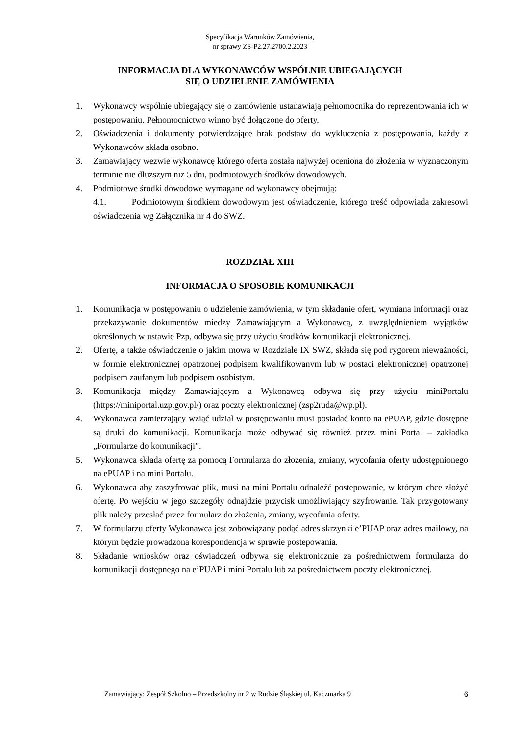Specyfikacja Warunków Zamówienia,
nr sprawy ZS-P2.27.2700.2.2023
INFORMACJA DLA WYKONAWCÓW WSPÓLNIE UBIEGAJĄCYCH
SIĘ O UDZIELENIE ZAMÓWIENIA
1. Wykonawcy wspólnie ubiegający się o zamówienie ustanawiają pełnomocnika do reprezentowania ich w postępowaniu. Pełnomocnictwo winno być dołączone do oferty.
2. Oświadczenia i dokumenty potwierdzające brak podstaw do wykluczenia z postępowania, każdy z Wykonawców składa osobno.
3. Zamawiający wezwie wykonawcę którego oferta została najwyżej oceniona do złożenia w wyznaczonym terminie nie dłuższym niż 5 dni, podmiotowych środków dowodowych.
4. Podmiotowe środki dowodowe wymagane od wykonawcy obejmują:
4.1. Podmiotowym środkiem dowodowym jest oświadczenie, którego treść odpowiada zakresowi oświadczenia wg Załącznika nr 4 do SWZ.
ROZDZIAŁ XIII
INFORMACJA O SPOSOBIE KOMUNIKACJI
1. Komunikacja w postępowaniu o udzielenie zamówienia, w tym składanie ofert, wymiana informacji oraz przekazywanie dokumentów miedzy Zamawiającym a Wykonawcą, z uwzględnieniem wyjątków określonych w ustawie Pzp, odbywa się przy użyciu środków komunikacji elektronicznej.
2. Ofertę, a także oświadczenie o jakim mowa w Rozdziale IX SWZ, składa się pod rygorem nieważności, w formie elektronicznej opatrzonej podpisem kwalifikowanym lub w postaci elektronicznej opatrzonej podpisem zaufanym lub podpisem osobistym.
3. Komunikacja między Zamawiającym a Wykonawcą odbywa się przy użyciu miniPortalu (https://miniportal.uzp.gov.pl/) oraz poczty elektronicznej (zsp2ruda@wp.pl).
4. Wykonawca zamierzający wziąć udział w postępowaniu musi posiadać konto na ePUAP, gdzie dostępne są druki do komunikacji. Komunikacja może odbywać się również przez mini Portal – zakładka „Formularze do komunikacji”.
5. Wykonawca składa ofertę za pomocą Formularza do złożenia, zmiany, wycofania oferty udostępnionego na ePUAP i na mini Portalu.
6. Wykonawca aby zaszyfrować plik, musi na mini Portalu odnaleźć postepowanie, w którym chce złożyć ofertę. Po wejściu w jego szczegóły odnajdzie przycisk umożliwiający szyfrowanie. Tak przygotowany plik należy przesłać przez formularz do złożenia, zmiany, wycofania oferty.
7. W formularzu oferty Wykonawca jest zobowiązany podąć adres skrzynki e’PUAP oraz adres mailowy, na którym będzie prowadzona korespondencja w sprawie postepowania.
8. Składanie wniosków oraz oświadczeń odbywa się elektronicznie za pośrednictwem formularza do komunikacji dostępnego na e’PUAP i mini Portalu lub za pośrednictwem poczty elektronicznej.
Zamawiający: Zespół Szkolno – Przedszkolny nr 2 w Rudzie Śląskiej ul. Kaczmarka 9 6